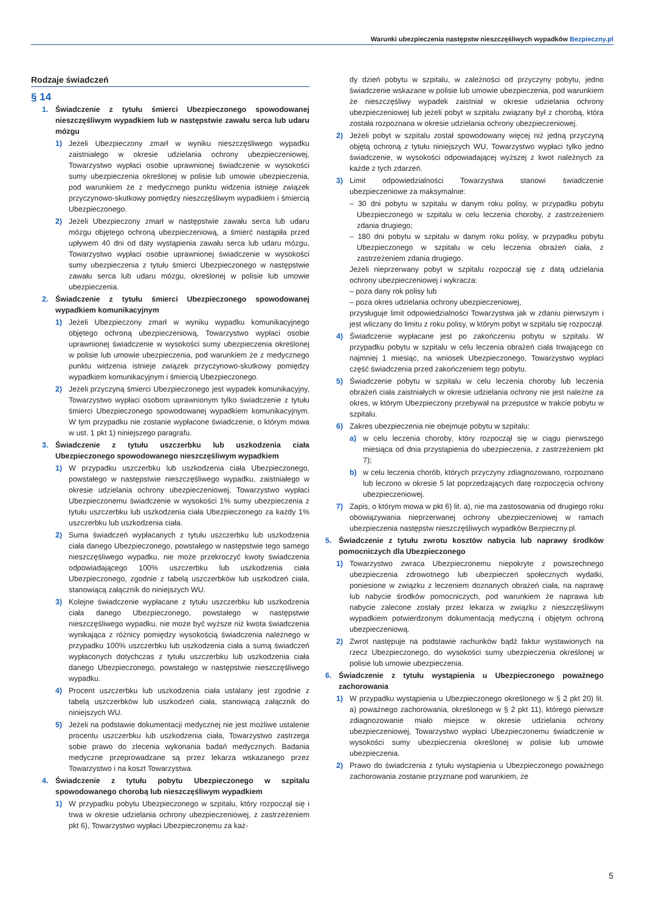Warunki ubezpieczenia następstw nieszczęśliwych wypadków Bezpieczny.pl
Rodzaje świadczeń
§ 14
1. Świadczenie z tytułu śmierci Ubezpieczonego spowodowanej nieszczęśliwym wypadkiem lub w następstwie zawału serca lub udaru mózgu
1) Jeżeli Ubezpieczony zmarł w wyniku nieszczęśliwego wypadku zaistniałego w okresie udzielania ochrony ubezpieczeniowej, Towarzystwo wypłaci osobie uprawnionej świadczenie w wysokości sumy ubezpieczenia określonej w polisie lub umowie ubezpieczenia, pod warunkiem że z medycznego punktu widzenia istnieje związek przyczynowo-skutkowy pomiędzy nieszczęśliwym wypadkiem i śmiercią Ubezpieczonego.
2) Jeżeli Ubezpieczony zmarł w następstwie zawału serca lub udaru mózgu objętego ochroną ubezpieczeniową, a śmierć nastąpiła przed upływem 40 dni od daty wystąpienia zawału serca lub udaru mózgu, Towarzystwo wypłaci osobie uprawnionej świadczenie w wysokości sumy ubezpieczenia z tytułu śmierci Ubezpieczonego w następstwie zawału serca lub udaru mózgu, określonej w polisie lub umowie ubezpieczenia.
2. Świadczenie z tytułu śmierci Ubezpieczonego spowodowanej wypadkiem komunikacyjnym
1) Jeżeli Ubezpieczony zmarł w wyniku wypadku komunikacyjnego objętego ochroną ubezpieczeniową, Towarzystwo wypłaci osobie uprawnionej świadczenie w wysokości sumy ubezpieczenia określonej w polisie lub umowie ubezpieczenia, pod warunkiem że z medycznego punktu widzenia istnieje związek przyczynowo-skutkowy pomiędzy wypadkiem komunikacyjnym i śmiercią Ubezpieczonego.
2) Jeżeli przyczyną śmierci Ubezpieczonego jest wypadek komunikacyjny, Towarzystwo wypłaci osobom uprawnionym tylko świadczenie z tytułu śmierci Ubezpieczonego spowodowanej wypadkiem komunikacyjnym. W tym przypadku nie zostanie wypłacone świadczenie, o którym mowa w ust. 1 pkt 1) niniejszego paragrafu.
3. Świadczenie z tytułu uszczerbku lub uszkodzenia ciała Ubezpieczonego spowodowanego nieszczęśliwym wypadkiem
1) W przypadku uszczerbku lub uszkodzenia ciała Ubezpieczonego, powstałego w następstwie nieszczęśliwego wypadku, zaistniałego w okresie udzielania ochrony ubezpieczeniowej, Towarzystwo wypłaci Ubezpieczonemu świadczenie w wysokości 1% sumy ubezpieczenia z tytułu uszczerbku lub uszkodzenia ciała Ubezpieczonego za każdy 1% uszczerbku lub uszkodzenia ciała.
2) Suma świadczeń wypłacanych z tytułu uszczerbku lub uszkodzenia ciała danego Ubezpieczonego, powstałego w następstwie tego samego nieszczęśliwego wypadku, nie może przekroczyć kwoty świadczenia odpowiadającego 100% uszczerbku lub uszkodzenia ciała Ubezpieczonego, zgodnie z tabelą uszczerbków lub uszkodzeń ciała, stanowiącą załącznik do niniejszych WU.
3) Kolejne świadczenie wypłacane z tytułu uszczerbku lub uszkodzenia ciała danego Ubezpieczonego, powstałego w następstwie nieszczęśliwego wypadku, nie może być wyższe niż kwota świadczenia wynikająca z różnicy pomiędzy wysokością świadczenia należnego w przypadku 100% uszczerbku lub uszkodzenia ciała a sumą świadczeń wypłaconych dotychczas z tytułu uszczerbku lub uszkodzenia ciała danego Ubezpieczonego, powstałego w następstwie nieszczęśliwego wypadku.
4) Procent uszczerbku lub uszkodzenia ciała ustalany jest zgodnie z tabelą uszczerbków lub uszkodzeń ciała, stanowiącą załącznik do niniejszych WU.
5) Jeżeli na podstawie dokumentacji medycznej nie jest możliwe ustalenie procentu uszczerbku lub uszkodzenia ciała, Towarzystwo zastrzega sobie prawo do zlecenia wykonania badań medycznych. Badania medyczne przeprowadzane są przez lekarza wskazanego przez Towarzystwo i na koszt Towarzystwa.
4. Świadczenie z tytułu pobytu Ubezpieczonego w szpitalu spowodowanego chorobą lub nieszczęśliwym wypadkiem
1) W przypadku pobytu Ubezpieczonego w szpitalu, który rozpoczął się i trwa w okresie udzielania ochrony ubezpieczeniowej, z zastrzeżeniem pkt 6), Towarzystwo wypłaci Ubezpieczonemu za każ-
dy dzień pobytu w szpitalu, w zależności od przyczyny pobytu, jedno świadczenie wskazane w polisie lub umowie ubezpieczenia, pod warunkiem że nieszczęśliwy wypadek zaistniał w okresie udzielania ochrony ubezpieczeniowej lub jeżeli pobyt w szpitalu związany był z chorobą, która została rozpoznana w okresie udzielania ochrony ubezpieczeniowej.
2) Jeżeli pobyt w szpitalu został spowodowany więcej niż jedną przyczyną objętą ochroną z tytułu niniejszych WU, Towarzystwo wypłaci tylko jedno świadczenie, w wysokości odpowiadającej wyższej z kwot należnych za każde z tych zdarzeń.
3) Limit odpowiedzialności Towarzystwa stanowi świadczenie ubezpieczeniowe za maksymalnie:
– 30 dni pobytu w szpitalu w danym roku polisy, w przypadku pobytu Ubezpieczonego w szpitalu w celu leczenia choroby, z zastrzeżeniem zdania drugiego;
– 180 dni pobytu w szpitalu w danym roku polisy, w przypadku pobytu Ubezpieczonego w szpitalu w celu leczenia obrażeń ciała, z zastrzeżeniem zdania drugiego.
Jeżeli nieprzerwany pobyt w szpitalu rozpoczął się z datą udzielania ochrony ubezpieczeniowej i wykracza:
– poza dany rok polisy lub
– poza okres udzielania ochrony ubezpieczeniowej,
przysługuje limit odpowiedzialności Towarzystwa jak w zdaniu pierwszym i jest wliczany do limitu z roku polisy, w którym pobyt w szpitalu się rozpoczął.
4) Świadczenie wypłacane jest po zakończeniu pobytu w szpitalu. W przypadku pobytu w szpitalu w celu leczenia obrażeń ciała trwającego co najmniej 1 miesiąc, na wniosek Ubezpieczonego, Towarzystwo wypłaci część świadczenia przed zakończeniem tego pobytu.
5) Świadczenie pobytu w szpitalu w celu leczenia choroby lub leczenia obrażeń ciała zaistniałych w okresie udzielania ochrony nie jest należne za okres, w którym Ubezpieczony przebywał na przepustce w trakcie pobytu w szpitalu.
6) Zakres ubezpieczenia nie obejmuje pobytu w szpitalu:
a) w celu leczenia choroby, który rozpoczął się w ciągu pierwszego miesiąca od dnia przystąpienia do ubezpieczenia, z zastrzeżeniem pkt 7);
b) w celu leczenia chorób, których przyczyny zdiagnozowano, rozpoznano lub leczono w okresie 5 lat poprzedzających datę rozpoczęcia ochrony ubezpieczeniowej.
7) Zapis, o którym mowa w pkt 6) lit. a), nie ma zastosowania od drugiego roku obowiązywania nieprzerwanej ochrony ubezpieczeniowej w ramach ubezpieczenia następstw nieszczęśliwych wypadków Bezpieczny.pl.
5. Świadczenie z tytułu zwrotu kosztów nabycia lub naprawy środków pomocniczych dla Ubezpieczonego
1) Towarzystwo zwraca Ubezpieczonemu niepokryte z powszechnego ubezpieczenia zdrowotnego lub ubezpieczeń społecznych wydatki, poniesione w związku z leczeniem doznanych obrażeń ciała, na naprawę lub nabycie środków pomocniczych, pod warunkiem że naprawa lub nabycie zalecone zostały przez lekarza w związku z nieszczęśliwym wypadkiem potwierdzonym dokumentacją medyczną i objętym ochroną ubezpieczeniową.
2) Zwrot następuje na podstawie rachunków bądź faktur wystawionych na rzecz Ubezpieczonego, do wysokości sumy ubezpieczenia określonej w polisie lub umowie ubezpieczenia.
6. Świadczenie z tytułu wystąpienia u Ubezpieczonego poważnego zachorowania
1) W przypadku wystąpienia u Ubezpieczonego określonego w § 2 pkt 20) lit. a) poważnego zachorowania, określonego w § 2 pkt 11), którego pierwsze zdiagnozowanie miało miejsce w okresie udzielania ochrony ubezpieczeniowej, Towarzystwo wypłaci Ubezpieczonemu świadczenie w wysokości sumy ubezpieczenia określonej w polisie lub umowie ubezpieczenia.
2) Prawo do świadczenia z tytułu wystąpienia u Ubezpieczonego poważnego zachorowania zostanie przyznane pod warunkiem, że
5